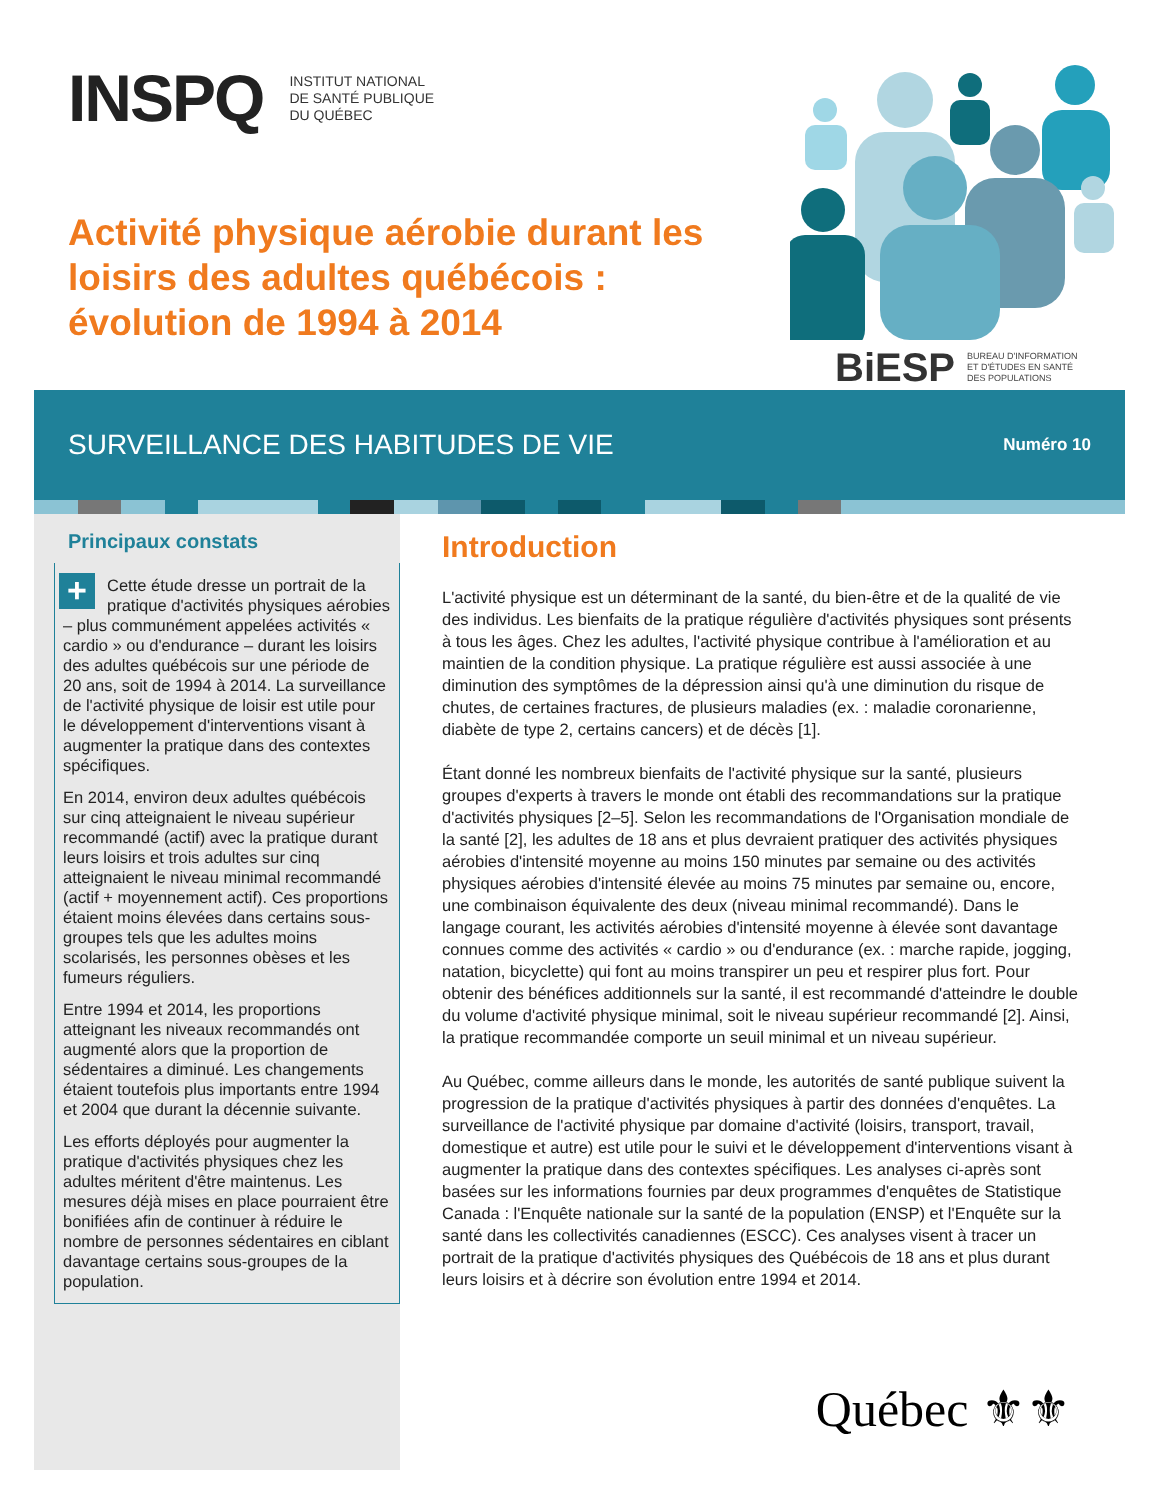INSPQ INSTITUT NATIONAL
DE SANTÉ PUBLIQUE
DU QUÉBEC
Activité physique aérobie durant les loisirs des adultes québécois : évolution de 1994 à 2014
BiESP BUREAU D'INFORMATION
ET D'ÉTUDES EN SANTÉ
DES POPULATIONS
SURVEILLANCE DES HABITUDES DE VIE
Numéro 10
Principaux constats
+ Cette étude dresse un portrait de la pratique d'activités physiques aérobies – plus communément appelées activités « cardio » ou d'endurance – durant les loisirs des adultes québécois sur une période de 20 ans, soit de 1994 à 2014. La surveillance de l'activité physique de loisir est utile pour le développement d'interventions visant à augmenter la pratique dans des contextes spécifiques.
En 2014, environ deux adultes québécois sur cinq atteignaient le niveau supérieur recommandé (actif) avec la pratique durant leurs loisirs et trois adultes sur cinq atteignaient le niveau minimal recommandé (actif + moyennement actif). Ces proportions étaient moins élevées dans certains sous-groupes tels que les adultes moins scolarisés, les personnes obèses et les fumeurs réguliers.
Entre 1994 et 2014, les proportions atteignant les niveaux recommandés ont augmenté alors que la proportion de sédentaires a diminué. Les changements étaient toutefois plus importants entre 1994 et 2004 que durant la décennie suivante.
Les efforts déployés pour augmenter la pratique d'activités physiques chez les adultes méritent d'être maintenus. Les mesures déjà mises en place pourraient être bonifiées afin de continuer à réduire le nombre de personnes sédentaires en ciblant davantage certains sous-groupes de la population.
Introduction
L'activité physique est un déterminant de la santé, du bien-être et de la qualité de vie des individus. Les bienfaits de la pratique régulière d'activités physiques sont présents à tous les âges. Chez les adultes, l'activité physique contribue à l'amélioration et au maintien de la condition physique. La pratique régulière est aussi associée à une diminution des symptômes de la dépression ainsi qu'à une diminution du risque de chutes, de certaines fractures, de plusieurs maladies (ex. : maladie coronarienne, diabète de type 2, certains cancers) et de décès [1].
Étant donné les nombreux bienfaits de l'activité physique sur la santé, plusieurs groupes d'experts à travers le monde ont établi des recommandations sur la pratique d'activités physiques [2–5]. Selon les recommandations de l'Organisation mondiale de la santé [2], les adultes de 18 ans et plus devraient pratiquer des activités physiques aérobies d'intensité moyenne au moins 150 minutes par semaine ou des activités physiques aérobies d'intensité élevée au moins 75 minutes par semaine ou, encore, une combinaison équivalente des deux (niveau minimal recommandé). Dans le langage courant, les activités aérobies d'intensité moyenne à élevée sont davantage connues comme des activités « cardio » ou d'endurance (ex. : marche rapide, jogging, natation, bicyclette) qui font au moins transpirer un peu et respirer plus fort. Pour obtenir des bénéfices additionnels sur la santé, il est recommandé d'atteindre le double du volume d'activité physique minimal, soit le niveau supérieur recommandé [2]. Ainsi, la pratique recommandée comporte un seuil minimal et un niveau supérieur.
Au Québec, comme ailleurs dans le monde, les autorités de santé publique suivent la progression de la pratique d'activités physiques à partir des données d'enquêtes. La surveillance de l'activité physique par domaine d'activité (loisirs, transport, travail, domestique et autre) est utile pour le suivi et le développement d'interventions visant à augmenter la pratique dans des contextes spécifiques. Les analyses ci-après sont basées sur les informations fournies par deux programmes d'enquêtes de Statistique Canada : l'Enquête nationale sur la santé de la population (ENSP) et l'Enquête sur la santé dans les collectivités canadiennes (ESCC). Ces analyses visent à tracer un portrait de la pratique d'activités physiques des Québécois de 18 ans et plus durant leurs loisirs et à décrire son évolution entre 1994 et 2014.
Québec ⚜⚜